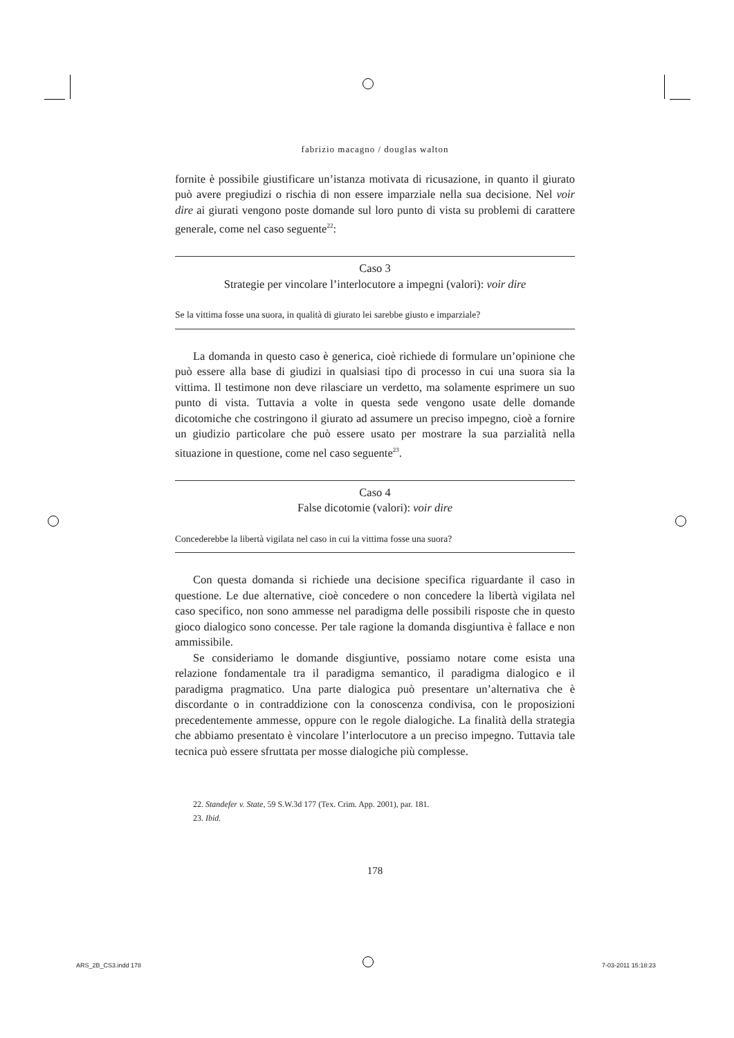fabrizio macagno / douglas walton
fornite è possibile giustificare un’istanza motivata di ricusazione, in quanto il giurato può avere pregiudizi o rischia di non essere imparziale nella sua decisione. Nel voir dire ai giurati vengono poste domande sul loro punto di vista su problemi di carattere generale, come nel caso seguente<sup>22</sup>:
Caso 3
Strategie per vincolare l’interlocutore a impegni (valori): voir dire
Se la vittima fosse una suora, in qualità di giurato lei sarebbe giusto e imparziale?
La domanda in questo caso è generica, cioè richiede di formulare un’opinione che può essere alla base di giudizi in qualsiasi tipo di processo in cui una suora sia la vittima. Il testimone non deve rilasciare un verdetto, ma solamente esprimere un suo punto di vista. Tuttavia a volte in questa sede vengono usate delle domande dicotomiche che costringono il giurato ad assumere un preciso impegno, cioè a fornire un giudizio particolare che può essere usato per mostrare la sua parzialità nella situazione in questione, come nel caso seguente<sup>23</sup>.
Caso 4
False dicotomie (valori): voir dire
Concederebbe la libertà vigilata nel caso in cui la vittima fosse una suora?
Con questa domanda si richiede una decisione specifica riguardante il caso in questione. Le due alternative, cioè concedere o non concedere la libertà vigilata nel caso specifico, non sono ammesse nel paradigma delle possibili risposte che in questo gioco dialogico sono concesse. Per tale ragione la domanda disgiuntiva è fallace e non ammissibile.
Se consideriamo le domande disgiuntive, possiamo notare come esista una relazione fondamentale tra il paradigma semantico, il paradigma dialogico e il paradigma pragmatico. Una parte dialogica può presentare un’alternativa che è discordante o in contraddizione con la conoscenza condivisa, con le proposizioni precedentemente ammesse, oppure con le regole dialogiche. La finalità della strategia che abbiamo presentato è vincolare l’interlocutore a un preciso impegno. Tuttavia tale tecnica può essere sfruttata per mosse dialogiche più complesse.
22. Standefer v. State, 59 S.W.3d 177 (Tex. Crim. App. 2001), par. 181.
23. Ibid.
178
ARS_2B_CS3.indd 178 7-03-2011 15:18:23